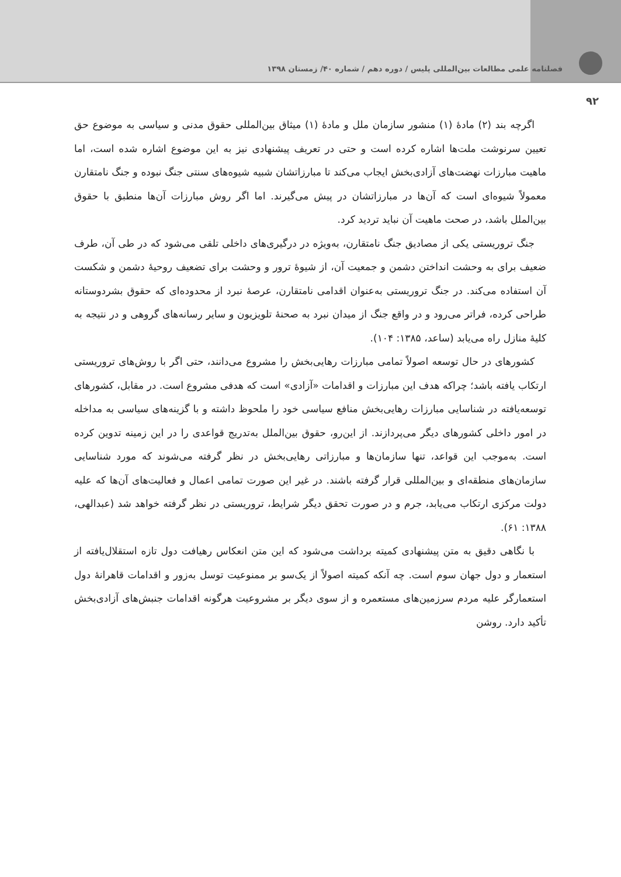فصلنامه علمی مطالعات بین‌المللی پلیس / دوره دهم / شماره ۴۰/ زمستان ۱۳۹۸
۹۲
اگرچه بند (۲) مادۀ (۱) منشور سازمان ملل و مادۀ (۱) میثاق بین‌المللی حقوق مدنی و سیاسی به موضوع حق تعیین سرنوشت ملت‌ها اشاره کرده است و حتی در تعریف پیشنهادی نیز به این موضوع اشاره شده است، اما ماهیت مبارزات نهضت‌های آزادی‌بخش ایجاب می‌کند تا مبارزاتشان شبیه شیوه‌های سنتی جنگ نبوده و جنگ نامتقارن معمولاً شیوه‌ای است که آن‌ها در مبارزاتشان در پیش می‌گیرند. اما اگر روش مبارزات آن‌ها منطبق با حقوق بین‌الملل باشد، در صحت ماهیت آن نباید تردید کرد.
جنگ تروریستی یکی از مصادیق جنگ نامتقارن، به‌ویژه در درگیری‌های داخلی تلقی می‌شود که در طی آن، طرف ضعیف برای به وحشت انداختن دشمن و جمعیت آن، از شیوۀ ترور و وحشت برای تضعیف روحیۀ دشمن و شکست آن استفاده می‌کند. در جنگ تروریستی به‌عنوان اقدامی نامتقارن، عرصۀ نبرد از محدوده‌ای که حقوق بشردوستانه طراحی کرده، فراتر می‌رود و در واقع جنگ از میدان نبرد به صحنۀ تلویزیون و سایر رسانه‌های گروهی و در نتیجه به کلیۀ منازل راه می‌یابد (ساعد، ۱۳۸۵: ۱۰۴).
کشورهای در حال توسعه اصولاً تمامی مبارزات رهایی‌بخش را مشروع می‌دانند، حتی اگر با روش‌های تروریستی ارتکاب یافته باشد؛ چراکه هدف این مبارزات و اقدامات «آزادی» است که هدفی مشروع است. در مقابل، کشورهای توسعه‌یافته در شناسایی مبارزات رهایی‌بخش منافع سیاسی خود را ملحوظ داشته و با گزینه‌های سیاسی به مداخله در امور داخلی کشورهای دیگر می‌پردازند. از این‌رو، حقوق بین‌الملل به‌تدریج قواعدی را در این زمینه تدوین کرده است. به‌موجب این قواعد، تنها سازمان‌ها و مبارزاتی رهایی‌بخش در نظر گرفته می‌شوند که مورد شناسایی سازمان‌های منطقه‌ای و بین‌المللی قرار گرفته باشند. در غیر این صورت تمامی اعمال و فعالیت‌های آن‌ها که علیه دولت مرکزی ارتکاب می‌یابد، جرم و در صورت تحقق دیگر شرایط، تروریستی در نظر گرفته خواهد شد (عبدالهی، ۱۳۸۸: ۶۱).
با نگاهی دقیق به متن پیشنهادی کمیته برداشت می‌شود که این متن انعکاس رهیافت دول تازه استقلال‌یافته از استعمار و دول جهان سوم است. چه آنکه کمیته اصولاً از یک‌سو بر ممنوعیت توسل به‌زور و اقدامات قاهرانۀ دول استعمارگر علیه مردم سرزمین‌های مستعمره و از سوی دیگر بر مشروعیت هرگونه اقدامات جنبش‌های آزادی‌بخش تأکید دارد. روشن